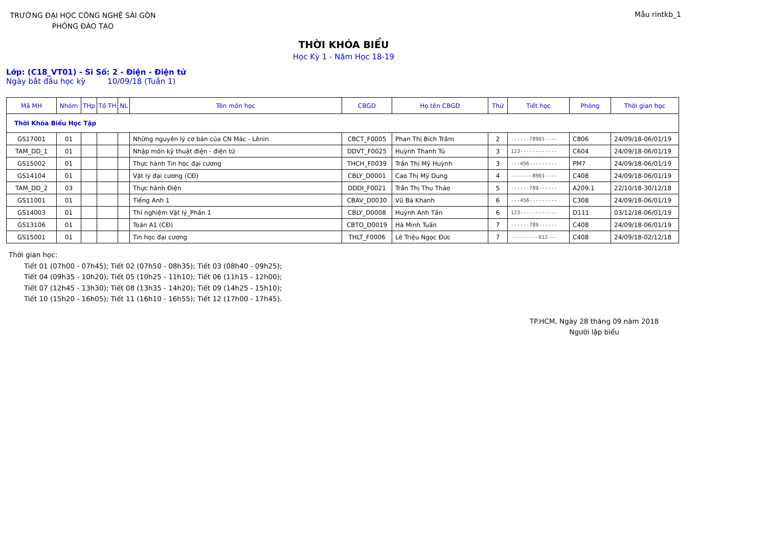TRƯỜNG ĐẠI HỌC CÔNG NGHỆ SÀI GÒN
PHÒNG ĐÀO TẠO
Mẫu rintkb_1
THỜI KHÓA BIỂU
Học Kỳ 1 - Năm Học 18-19
Lớp: (C18_VT01) - Sĩ Số: 2 - Điện - Điện tử
Ngày bắt đầu học kỳ 10/09/18 (Tuần 1)
| Mã MH | Nhóm | THp | Tổ TH | NL | Tên môn học | CBGD | Họ tên CBGD | Thứ | Tiết học | Phòng | Thời gian học |
| --- | --- | --- | --- | --- | --- | --- | --- | --- | --- | --- | --- |
| Thời Khóa Biểu Học Tập | | | | | | | | | | | |
| GS17001 | 01 | | | | Những nguyên lý cơ bản của CN Mác - Lênin | CBCT_F0005 | Phan Thị Bích Trâm | 2 | ------78901---- | C806 | 24/09/18-06/01/19 |
| TAM_DD_1 | 01 | | | | Nhập môn kỹ thuật điện - điện tử | DDVT_F0025 | Huỳnh Thanh Tú | 3 | 123------------ | C604 | 24/09/18-06/01/19 |
| GS15002 | 01 | | | | Thực hành Tin học đại cương | THCH_F0039 | Trần Thị Mỹ Huỳnh | 3 | ---456--------- | PM7 | 24/09/18-06/01/19 |
| GS14104 | 01 | | | | Vật lý đại cương (CĐ) | CBLY_D0001 | Cao Thị Mỹ Dung | 4 | -------8901---- | C408 | 24/09/18-06/01/19 |
| TAM_DD_2 | 03 | | | | Thực hành Điện | DDDI_F0021 | Trần Thị Thu Thảo | 5 | ------789------ | A209.1 | 22/10/18-30/12/18 |
| GS11001 | 01 | | | | Tiếng Anh 1 | CBAV_D0030 | Vũ Bá Khanh | 6 | ---456--------- | C308 | 24/09/18-06/01/19 |
| GS14003 | 01 | | | | Thí nghiệm Vật lý_Phần 1 | CBLY_D0008 | Huỳnh Anh Tấn | 6 | 123------------ | D111 | 03/12/18-06/01/19 |
| GS13106 | 01 | | | | Toán A1 (CĐ) | CBTO_D0019 | Hà Minh Tuấn | 7 | ------789------ | C408 | 24/09/18-06/01/19 |
| GS15001 | 01 | | | | Tin học đại cương | THLT_F0006 | Lê Triệu Ngọc Đức | 7 | ---------012--- | C408 | 24/09/18-02/12/18 |
Thời gian học:
Tiết 01 (07h00 - 07h45); Tiết 02 (07h50 - 08h35); Tiết 03 (08h40 - 09h25);
Tiết 04 (09h35 - 10h20); Tiết 05 (10h25 - 11h10); Tiết 06 (11h15 - 12h00);
Tiết 07 (12h45 - 13h30); Tiết 08 (13h35 - 14h20); Tiết 09 (14h25 - 15h10);
Tiết 10 (15h20 - 16h05); Tiết 11 (16h10 - 16h55); Tiết 12 (17h00 - 17h45).
TP.HCM, Ngày 28 tháng 09 năm 2018
Người lập biểu